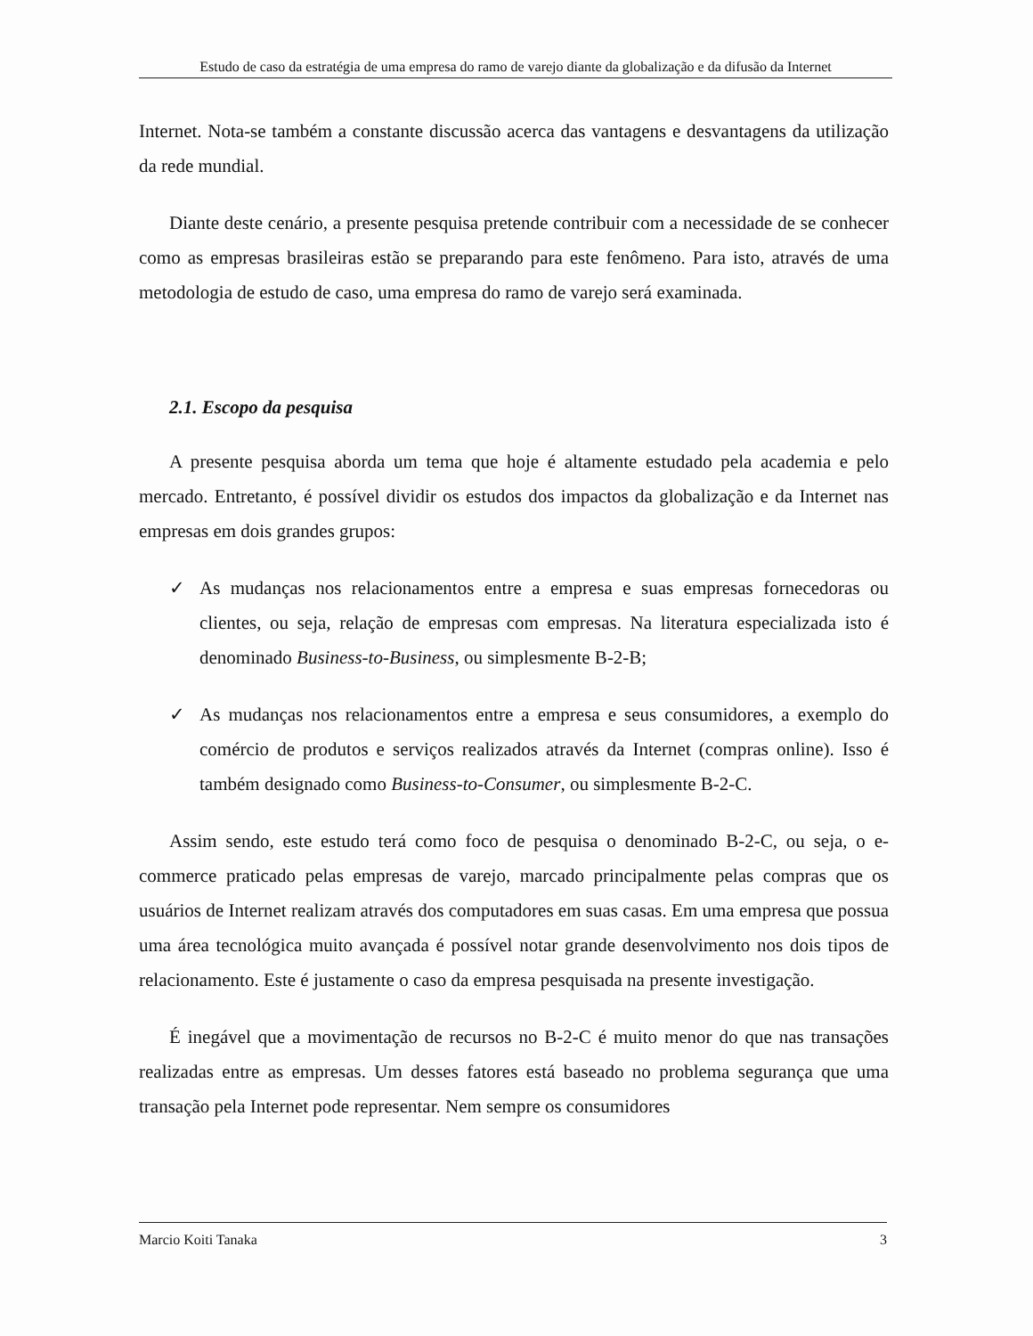Estudo de caso da estratégia de uma empresa do ramo de varejo diante da globalização e da difusão da Internet
Internet. Nota-se também a constante discussão acerca das vantagens e desvantagens da utilização da rede mundial.
Diante deste cenário, a presente pesquisa pretende contribuir com a necessidade de se conhecer como as empresas brasileiras estão se preparando para este fenômeno. Para isto, através de uma metodologia de estudo de caso, uma empresa do ramo de varejo será examinada.
2.1. Escopo da pesquisa
A presente pesquisa aborda um tema que hoje é altamente estudado pela academia e pelo mercado. Entretanto, é possível dividir os estudos dos impactos da globalização e da Internet nas empresas em dois grandes grupos:
✓ As mudanças nos relacionamentos entre a empresa e suas empresas fornecedoras ou clientes, ou seja, relação de empresas com empresas. Na literatura especializada isto é denominado Business-to-Business, ou simplesmente B-2-B;
✓ As mudanças nos relacionamentos entre a empresa e seus consumidores, a exemplo do comércio de produtos e serviços realizados através da Internet (compras online). Isso é também designado como Business-to-Consumer, ou simplesmente B-2-C.
Assim sendo, este estudo terá como foco de pesquisa o denominado B-2-C, ou seja, o e-commerce praticado pelas empresas de varejo, marcado principalmente pelas compras que os usuários de Internet realizam através dos computadores em suas casas. Em uma empresa que possua uma área tecnológica muito avançada é possível notar grande desenvolvimento nos dois tipos de relacionamento. Este é justamente o caso da empresa pesquisada na presente investigação.
É inegável que a movimentação de recursos no B-2-C é muito menor do que nas transações realizadas entre as empresas. Um desses fatores está baseado no problema segurança que uma transação pela Internet pode representar. Nem sempre os consumidores
Marcio Koiti Tanaka 3